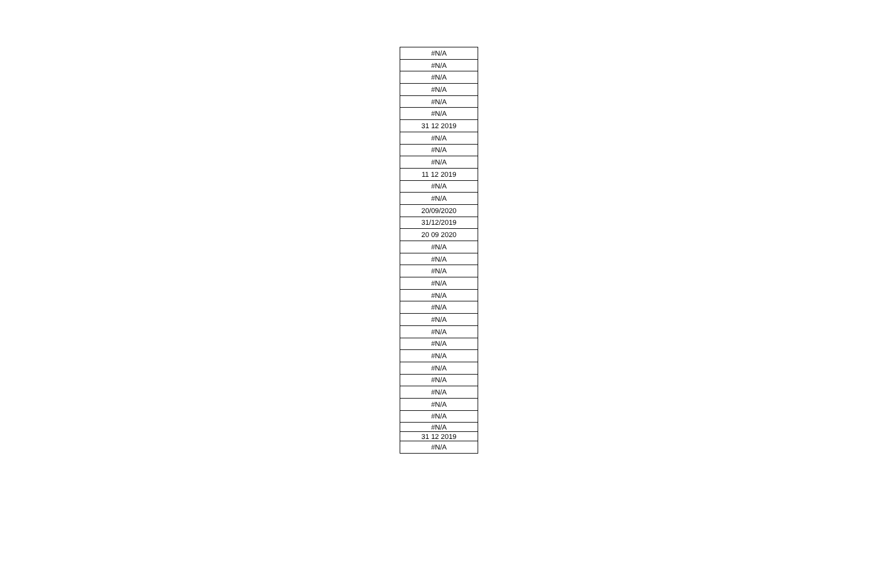| #N/A |
| #N/A |
| #N/A |
| #N/A |
| #N/A |
| #N/A |
| 31 12 2019 |
| #N/A |
| #N/A |
| #N/A |
| 11 12 2019 |
| #N/A |
| #N/A |
| 20/09/2020 |
| 31/12/2019 |
| 20 09 2020 |
| #N/A |
| #N/A |
| #N/A |
| #N/A |
| #N/A |
| #N/A |
| #N/A |
| #N/A |
| #N/A |
| #N/A |
| #N/A |
| #N/A |
| #N/A |
| #N/A |
| #N/A |
| #N/A |
| 31 12 2019 |
| #N/A |